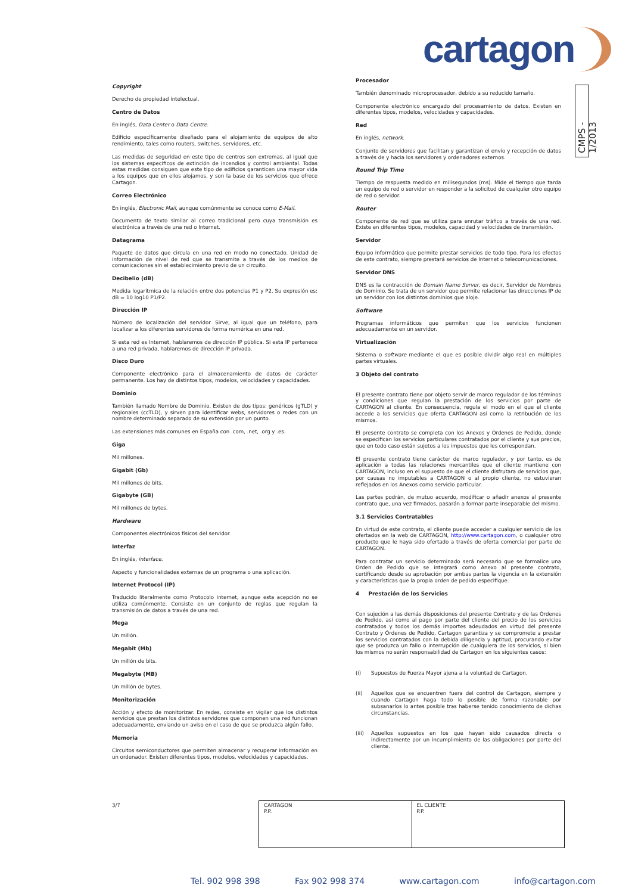cartagon
CMPS - 1/2013
Copyright
Derecho de propiedad intelectual.
Centro de Datos
En inglés, Data Center o Data Centre.
Edificio específicamente diseñado para el alojamiento de equipos de alto rendimiento, tales como routers, switches, servidores, etc.
Las medidas de seguridad en este tipo de centros son extremas, al igual que los sistemas específicos de extinción de incendios y control ambiental. Todas estas medidas consiguen que este tipo de edificios garanticen una mayor vida a los equipos que en ellos alojamos, y son la base de los servicios que ofrece Cartagon.
Correo Electrónico
En inglés, Electronic Mail, aunque comúnmente se conoce como E-Mail.
Documento de texto similar al correo tradicional pero cuya transmisión es electrónica a través de una red o Internet.
Datagrama
Paquete de datos que circula en una red en modo no conectado. Unidad de información de nivel de red que se transmite a través de los medios de comunicaciones sin el establecimiento previo de un circuito.
Decibelio (dB)
Medida logarítmica de la relación entre dos potencias P1 y P2. Su expresión es: dB = 10 log10 P1/P2.
Dirección IP
Número de localización del servidor. Sirve, al igual que un teléfono, para localizar a los diferentes servidores de forma numérica en una red.
Si esta red es Internet, hablaremos de dirección IP pública. Si esta IP pertenece a una red privada, hablaremos de dirección IP privada.
Disco Duro
Componente electrónico para el almacenamiento de datos de carácter permanente. Los hay de distintos tipos, modelos, velocidades y capacidades.
Dominio
También llamado Nombre de Dominio. Existen de dos tipos: genéricos (gTLD) y regionales (ccTLD), y sirven para identificar webs, servidores o redes con un nombre determinado separado de su extensión por un punto.
Las extensiones más comunes en España con .com, .net, .org y .es.
Giga
Mil millones.
Gigabit (Gb)
Mil millones de bits.
Gigabyte (GB)
Mil millones de bytes.
Hardware
Componentes electrónicos físicos del servidor.
Interfaz
En inglés, interface.
Aspecto y funcionalidades externas de un programa o una aplicación.
Internet Protocol (IP)
Traducido literalmente como Protocolo Internet, aunque esta acepción no se utiliza comúnmente. Consiste en un conjunto de reglas que regulan la transmisión de datos a través de una red.
Mega
Un millón.
Megabit (Mb)
Un millón de bits.
Megabyte (MB)
Un millón de bytes.
Monitorización
Acción y efecto de monitorizar. En redes, consiste en vigilar que los distintos servicios que prestan los distintos servidores que componen una red funcionan adecuadamente, enviando un aviso en el caso de que se produzca algún fallo.
Memoria
Circuitos semiconductores que permiten almacenar y recuperar información en un ordenador. Existen diferentes tipos, modelos, velocidades y capacidades.
Procesador
También denominado microprocesador, debido a su reducido tamaño.
Componente electrónico encargado del procesamiento de datos. Existen en diferentes tipos, modelos, velocidades y capacidades.
Red
En inglés, network.
Conjunto de servidores que facilitan y garantizan el envío y recepción de datos a través de y hacia los servidores y ordenadores externos.
Round Trip Time
Tiempo de respuesta medido en milisegundos (ms). Mide el tiempo que tarda un equipo de red o servidor en responder a la solicitud de cualquier otro equipo de red o servidor.
Router
Componente de red que se utiliza para enrutar tráfico a través de una red. Existe en diferentes tipos, modelos, capacidad y velocidades de transmisión.
Servidor
Equipo informático que permite prestar servicios de todo tipo. Para los efectos de este contrato, siempre prestará servicios de Internet o telecomunicaciones.
Servidor DNS
DNS es la contracción de Domain Name Server, es decir, Servidor de Nombres de Dominio. Se trata de un servidor que permite relacionar las direcciones IP de un servidor con los distintos dominios que aloje.
Software
Programas informáticos que permiten que los servicios funcionen adecuadamente en un servidor.
Virtualización
Sistema o software mediante el que es posible dividir algo real en múltiples partes virtuales.
3 Objeto del contrato
El presente contrato tiene por objeto servir de marco regulador de los términos y condiciones que regulan la prestación de los servicios por parte de CARTAGON al cliente. En consecuencia, regula el modo en el que el cliente accede a los servicios que oferta CARTAGON así como la retribución de los mismos.
El presente contrato se completa con los Anexos y Órdenes de Pedido, donde se especifican los servicios particulares contratados por el cliente y sus precios, que en todo caso están sujetos a los impuestos que les correspondan.
El presente contrato tiene carácter de marco regulador, y por tanto, es de aplicación a todas las relaciones mercantiles que el cliente mantiene con CARTAGON, incluso en el supuesto de que el cliente disfrutara de servicios que, por causas no imputables a CARTAGON o al propio cliente, no estuvieran reflejados en los Anexos como servicio particular.
Las partes podrán, de mutuo acuerdo, modificar o añadir anexos al presente contrato que, una vez firmados, pasarán a formar parte inseparable del mismo.
3.1 Servicios Contratables
En virtud de este contrato, el cliente puede acceder a cualquier servicio de los ofertados en la web de CARTAGON, http://www.cartagon.com, o cualquier otro producto que le haya sido ofertado a través de oferta comercial por parte de CARTAGON.
Para contratar un servicio determinado será necesario que se formalice una Orden de Pedido que se integrará como Anexo al presente contrato, certificando desde su aprobación por ambas partes la vigencia en la extensión y características que la propia orden de pedido especifique.
4 Prestación de los Servicios
Con sujeción a las demás disposiciones del presente Contrato y de las Órdenes de Pedido, así como al pago por parte del cliente del precio de los servicios contratados y todos los demás importes adeudados en virtud del presente Contrato y Órdenes de Pedido, Cartagon garantiza y se compromete a prestar los servicios contratados con la debida diligencia y aptitud, procurando evitar que se produzca un fallo o interrupción de cualquiera de los servicios, si bien los mismos no serán responsabilidad de Cartagon en los siguientes casos:
(i) Supuestos de Fuerza Mayor ajena a la voluntad de Cartagon.
(ii) Aquellos que se encuentren fuera del control de Cartagon, siempre y cuando Cartagon haga todo lo posible de forma razonable por subsanarlos lo antes posible tras haberse tenido conocimiento de dichas circunstancias.
(iii) Aquellos supuestos en los que hayan sido causados directa o indirectamente por un incumplimiento de las obligaciones por parte del cliente.
3/7
| CARTAGON P.P. | EL CLIENTE P.P. |
Tel. 902 998 398 Fax 902 998 374 www.cartagon.com info@cartagon.com